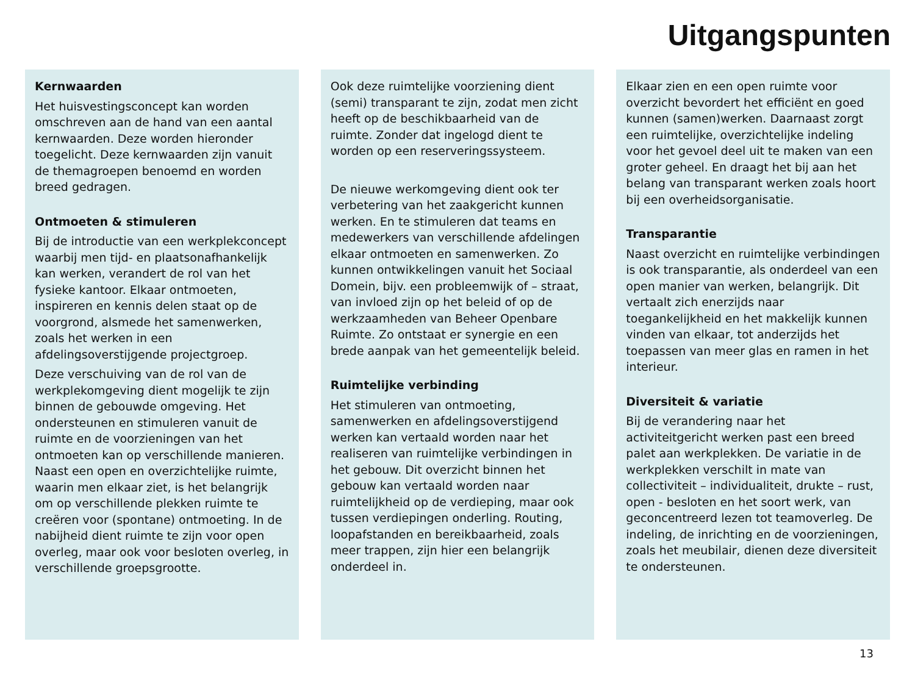Uitgangspunten
Kernwaarden
Het huisvestingsconcept kan worden omschreven aan de hand van een aantal kernwaarden. Deze worden hieronder toegelicht. Deze kernwaarden zijn vanuit de themagroepen benoemd en worden breed gedragen.
Ontmoeten & stimuleren
Bij de introductie van een werkplekconcept waarbij men tijd- en plaatsonafhankelijk kan werken, verandert de rol van het fysieke kantoor. Elkaar ontmoeten, inspireren en kennis delen staat op de voorgrond, alsmede het samenwerken, zoals het werken in een afdelingsoverstijgende projectgroep.
Deze verschuiving van de rol van de werkplekomgeving dient mogelijk te zijn binnen de gebouwde omgeving. Het ondersteunen en stimuleren vanuit de ruimte en de voorzieningen van het ontmoeten kan op verschillende manieren. Naast een open en overzichtelijke ruimte, waarin men elkaar ziet, is het belangrijk om op verschillende plekken ruimte te creëren voor (spontane) ontmoeting. In de nabijheid dient ruimte te zijn voor open overleg, maar ook voor besloten overleg, in verschillende groepsgrootte.
Ook deze ruimtelijke voorziening dient (semi) transparant te zijn, zodat men zicht heeft op de beschikbaarheid van de ruimte. Zonder dat ingelogd dient te worden op een reserveringssysteem.
De nieuwe werkomgeving dient ook ter verbetering van het zaakgericht kunnen werken. En te stimuleren dat teams en medewerkers van verschillende afdelingen elkaar ontmoeten en samenwerken. Zo kunnen ontwikkelingen vanuit het Sociaal Domein, bijv. een probleemwijk of – straat, van invloed zijn op het beleid of op de werkzaamheden van Beheer Openbare Ruimte. Zo ontstaat er synergie en een brede aanpak van het gemeentelijk beleid.
Ruimtelijke verbinding
Het stimuleren van ontmoeting, samenwerken en afdelingsoverstijgend werken kan vertaald worden naar het realiseren van ruimtelijke verbindingen in het gebouw. Dit overzicht binnen het gebouw kan vertaald worden naar ruimtelijkheid op de verdieping, maar ook tussen verdiepingen onderling. Routing, loopafstanden en bereikbaarheid, zoals meer trappen, zijn hier een belangrijk onderdeel in.
Elkaar zien en een open ruimte voor overzicht bevordert het efficiënt en goed kunnen (samen)werken. Daarnaast zorgt een ruimtelijke, overzichtelijke indeling voor het gevoel deel uit te maken van een groter geheel. En draagt het bij aan het belang van transparant werken zoals hoort bij een overheidsorganisatie.
Transparantie
Naast overzicht en ruimtelijke verbindingen is ook transparantie, als onderdeel van een open manier van werken, belangrijk. Dit vertaalt zich enerzijds naar toegankelijkheid en het makkelijk kunnen vinden van elkaar, tot anderzijds het toepassen van meer glas en ramen in het interieur.
Diversiteit & variatie
Bij de verandering naar het activiteitgericht werken past een breed palet aan werkplekken. De variatie in de werkplekken verschilt in mate van collectiviteit – individualiteit, drukte – rust, open - besloten en het soort werk, van geconcentreerd lezen tot teamoverleg. De indeling, de inrichting en de voorzieningen, zoals het meubilair, dienen deze diversiteit te ondersteunen.
13